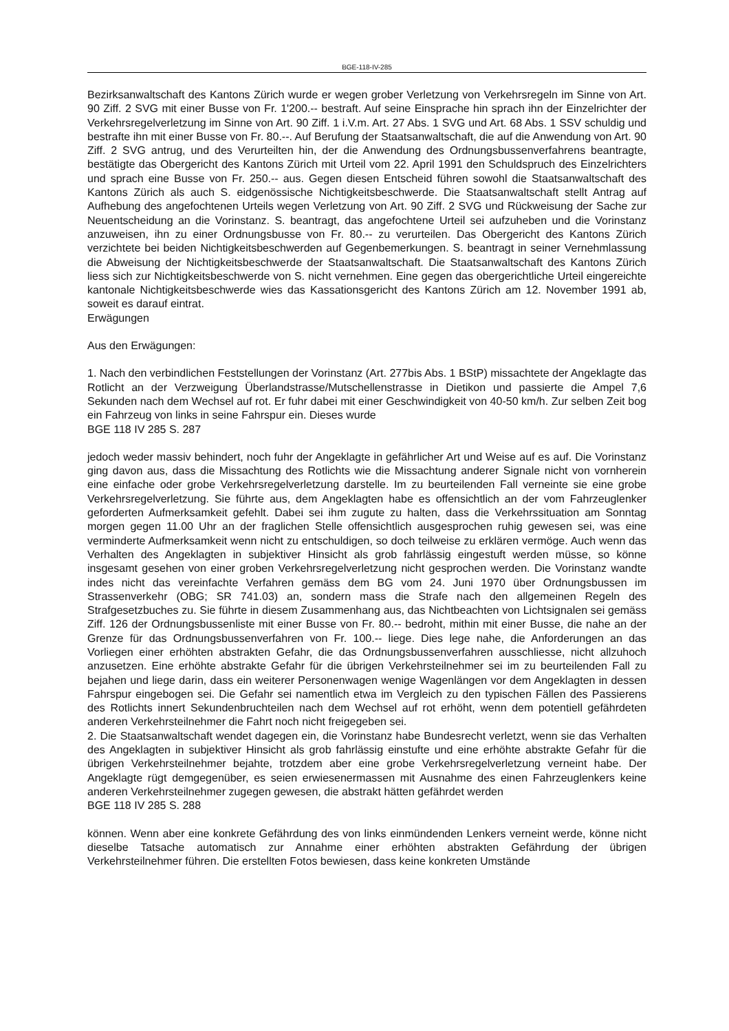BGE-118-IV-285
Bezirksanwaltschaft des Kantons Zürich wurde er wegen grober Verletzung von Verkehrsregeln im Sinne von Art. 90 Ziff. 2 SVG mit einer Busse von Fr. 1'200.-- bestraft. Auf seine Einsprache hin sprach ihn der Einzelrichter der Verkehrsregelverletzung im Sinne von Art. 90 Ziff. 1 i.V.m. Art. 27 Abs. 1 SVG und Art. 68 Abs. 1 SSV schuldig und bestrafte ihn mit einer Busse von Fr. 80.--. Auf Berufung der Staatsanwaltschaft, die auf die Anwendung von Art. 90 Ziff. 2 SVG antrug, und des Verurteilten hin, der die Anwendung des Ordnungsbussenverfahrens beantragte, bestätigte das Obergericht des Kantons Zürich mit Urteil vom 22. April 1991 den Schuldspruch des Einzelrichters und sprach eine Busse von Fr. 250.-- aus. Gegen diesen Entscheid führen sowohl die Staatsanwaltschaft des Kantons Zürich als auch S. eidgenössische Nichtigkeitsbeschwerde. Die Staatsanwaltschaft stellt Antrag auf Aufhebung des angefochtenen Urteils wegen Verletzung von Art. 90 Ziff. 2 SVG und Rückweisung der Sache zur Neuentscheidung an die Vorinstanz. S. beantragt, das angefochtene Urteil sei aufzuheben und die Vorinstanz anzuweisen, ihn zu einer Ordnungsbusse von Fr. 80.-- zu verurteilen. Das Obergericht des Kantons Zürich verzichtete bei beiden Nichtigkeitsbeschwerden auf Gegenbemerkungen. S. beantragt in seiner Vernehmlassung die Abweisung der Nichtigkeitsbeschwerde der Staatsanwaltschaft. Die Staatsanwaltschaft des Kantons Zürich liess sich zur Nichtigkeitsbeschwerde von S. nicht vernehmen. Eine gegen das obergerichtliche Urteil eingereichte kantonale Nichtigkeitsbeschwerde wies das Kassationsgericht des Kantons Zürich am 12. November 1991 ab, soweit es darauf eintrat.
Erwägungen
Aus den Erwägungen:
1. Nach den verbindlichen Feststellungen der Vorinstanz (Art. 277bis Abs. 1 BStP) missachtete der Angeklagte das Rotlicht an der Verzweigung Überlandstrasse/Mutschellenstrasse in Dietikon und passierte die Ampel 7,6 Sekunden nach dem Wechsel auf rot. Er fuhr dabei mit einer Geschwindigkeit von 40-50 km/h. Zur selben Zeit bog ein Fahrzeug von links in seine Fahrspur ein. Dieses wurde
BGE 118 IV 285 S. 287
jedoch weder massiv behindert, noch fuhr der Angeklagte in gefährlicher Art und Weise auf es auf. Die Vorinstanz ging davon aus, dass die Missachtung des Rotlichts wie die Missachtung anderer Signale nicht von vornherein eine einfache oder grobe Verkehrsregelverletzung darstelle. Im zu beurteilenden Fall verneinte sie eine grobe Verkehrsregelverletzung. Sie führte aus, dem Angeklagten habe es offensichtlich an der vom Fahrzeuglenker geforderten Aufmerksamkeit gefehlt. Dabei sei ihm zugute zu halten, dass die Verkehrssituation am Sonntag morgen gegen 11.00 Uhr an der fraglichen Stelle offensichtlich ausgesprochen ruhig gewesen sei, was eine verminderte Aufmerksamkeit wenn nicht zu entschuldigen, so doch teilweise zu erklären vermöge. Auch wenn das Verhalten des Angeklagten in subjektiver Hinsicht als grob fahrlässig eingestuft werden müsse, so könne insgesamt gesehen von einer groben Verkehrsregelverletzung nicht gesprochen werden. Die Vorinstanz wandte indes nicht das vereinfachte Verfahren gemäss dem BG vom 24. Juni 1970 über Ordnungsbussen im Strassenverkehr (OBG; SR 741.03) an, sondern mass die Strafe nach den allgemeinen Regeln des Strafgesetzbuches zu. Sie führte in diesem Zusammenhang aus, das Nichtbeachten von Lichtsignalen sei gemäss Ziff. 126 der Ordnungsbussenliste mit einer Busse von Fr. 80.-- bedroht, mithin mit einer Busse, die nahe an der Grenze für das Ordnungsbussenverfahren von Fr. 100.-- liege. Dies lege nahe, die Anforderungen an das Vorliegen einer erhöhten abstrakten Gefahr, die das Ordnungsbussenverfahren ausschliesse, nicht allzuhoch anzusetzen. Eine erhöhte abstrakte Gefahr für die übrigen Verkehrsteilnehmer sei im zu beurteilenden Fall zu bejahen und liege darin, dass ein weiterer Personenwagen wenige Wagenlängen vor dem Angeklagten in dessen Fahrspur eingebogen sei. Die Gefahr sei namentlich etwa im Vergleich zu den typischen Fällen des Passierens des Rotlichts innert Sekundenbruchteilen nach dem Wechsel auf rot erhöht, wenn dem potentiell gefährdeten anderen Verkehrsteilnehmer die Fahrt noch nicht freigegeben sei.
2. Die Staatsanwaltschaft wendet dagegen ein, die Vorinstanz habe Bundesrecht verletzt, wenn sie das Verhalten des Angeklagten in subjektiver Hinsicht als grob fahrlässig einstufte und eine erhöhte abstrakte Gefahr für die übrigen Verkehrsteilnehmer bejahte, trotzdem aber eine grobe Verkehrsregelverletzung verneint habe. Der Angeklagte rügt demgegenüber, es seien erwiesenermassen mit Ausnahme des einen Fahrzeuglenkers keine anderen Verkehrsteilnehmer zugegen gewesen, die abstrakt hätten gefährdet werden
BGE 118 IV 285 S. 288
können. Wenn aber eine konkrete Gefährdung des von links einmündenden Lenkers verneint werde, könne nicht dieselbe Tatsache automatisch zur Annahme einer erhöhten abstrakten Gefährdung der übrigen Verkehrsteilnehmer führen. Die erstellten Fotos bewiesen, dass keine konkreten Umstände